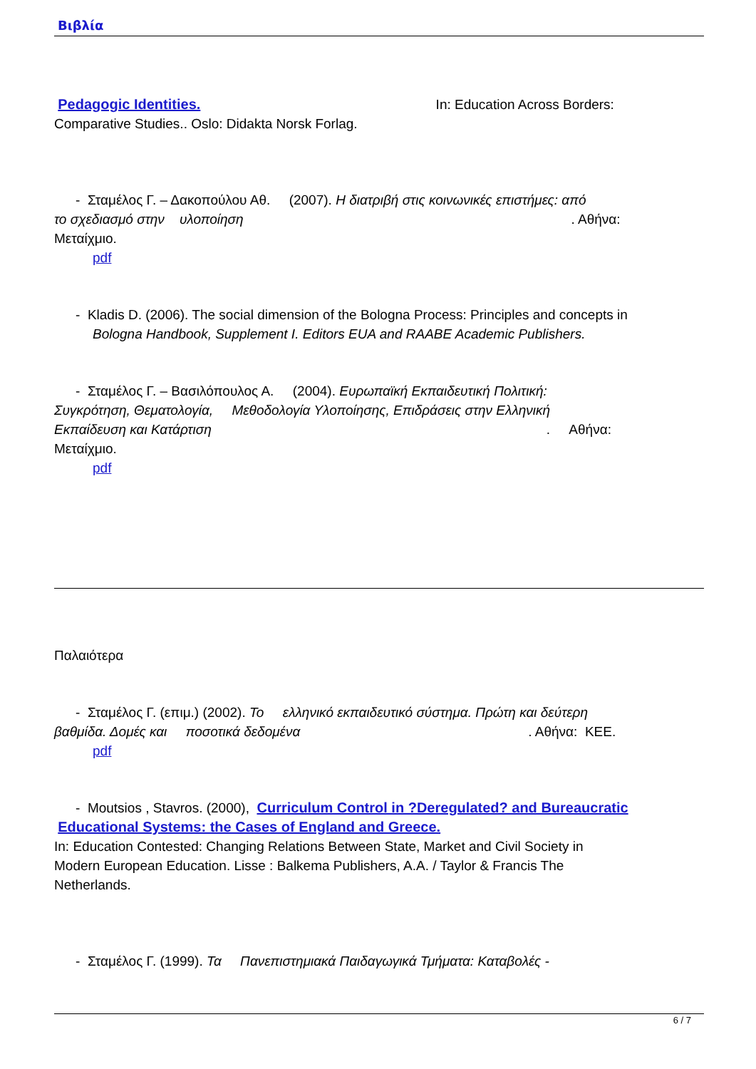Βιβλία
Pedagogic Identities. In: Education Across Borders:
Comparative Studies.. Oslo: Didakta Norsk Forlag.
- Σταμέλος Γ. – Δακοπούλου Αθ. (2007). Η διατριβή στις κοινωνικές επιστήμες: από
το σχεδιασμό στην υλοποίηση. Αθήνα:
Μεταίχμιο.
pdf
- Kladis D. (2006). The social dimension of the Bologna Process: Principles and concepts in
Bologna Handbook, Supplement I. Editors EUA and RAABE Academic Publishers.
- Σταμέλος Γ. – Βασιλόπουλος Α. (2004). Ευρωπαϊκή Εκπαιδευτική Πολιτική:
Συγκρότηση, Θεματολογία, Μεθοδολογία Υλοποίησης, Επιδράσεις στην Ελληνική
Εκπαίδευση και Κατάρτιση. Αθήνα:
Μεταίχμιο.
pdf
Παλαιότερα
- Σταμέλος Γ. (επιμ.) (2002). Το ελληνικό εκπαιδευτικό σύστημα. Πρώτη και δεύτερη
βαθμίδα. Δομές και ποσοτικά δεδομένα. Αθήνα: KEE.
pdf
- Moutsios , Stavros. (2000), Curriculum Control in ?Deregulated? and Bureaucratic
Educational Systems: the Cases of England and Greece.
In: Education Contested: Changing Relations Between State, Market and Civil Society in
Modern European Education. Lisse : Balkema Publishers, A.A. / Taylor & Francis The
Netherlands.
- Σταμέλος Γ. (1999). Τα Πανεπιστημιακά Παιδαγωγικά Τμήματα: Καταβολές -
6 / 7